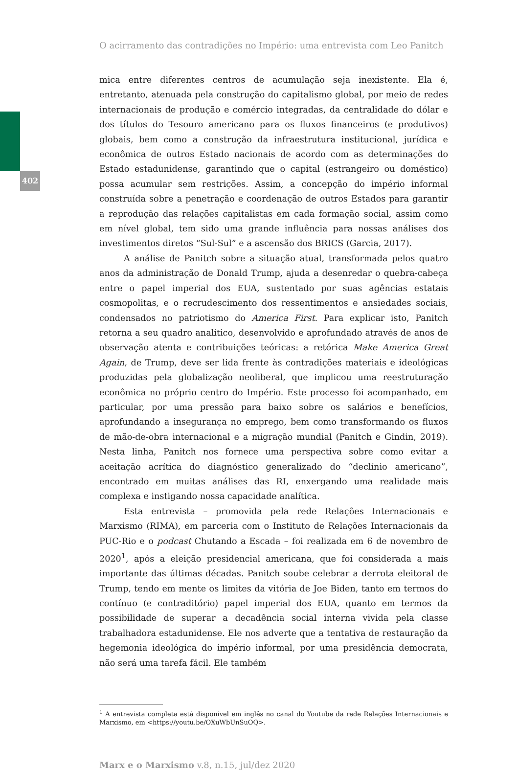402
O acirramento das contradições no Império: uma entrevista com Leo Panitch
mica entre diferentes centros de acumulação seja inexistente. Ela é, entretanto, atenuada pela construção do capitalismo global, por meio de redes internacionais de produção e comércio integradas, da centralidade do dólar e dos títulos do Tesouro americano para os fluxos financeiros (e produtivos) globais, bem como a construção da infraestrutura institucional, jurídica e econômica de outros Estado nacionais de acordo com as determinações do Estado estadunidense, garantindo que o capital (estrangeiro ou doméstico) possa acumular sem restrições. Assim, a concepção do império informal construída sobre a penetração e coordenação de outros Estados para garantir a reprodução das relações capitalistas em cada formação social, assim como em nível global, tem sido uma grande influência para nossas análises dos investimentos diretos “Sul-Sul” e a ascensão dos BRICS (Garcia, 2017).
A análise de Panitch sobre a situação atual, transformada pelos quatro anos da administração de Donald Trump, ajuda a desenredar o quebra-cabeça entre o papel imperial dos EUA, sustentado por suas agências estatais cosmopolitas, e o recrudescimento dos ressentimentos e ansiedades sociais, condensados no patriotismo do America First. Para explicar isto, Panitch retorna a seu quadro analítico, desenvolvido e aprofundado através de anos de observação atenta e contribuições teóricas: a retórica Make America Great Again, de Trump, deve ser lida frente às contradições materiais e ideológicas produzidas pela globalização neoliberal, que implicou uma reestruturação econômica no próprio centro do Império. Este processo foi acompanhado, em particular, por uma pressão para baixo sobre os salários e benefícios, aprofundando a insegurança no emprego, bem como transformando os fluxos de mão-de-obra internacional e a migração mundial (Panitch e Gindin, 2019). Nesta linha, Panitch nos fornece uma perspectiva sobre como evitar a aceitação acrítica do diagnóstico generalizado do “declínio americano”, encontrado em muitas análises das RI, enxergando uma realidade mais complexa e instigando nossa capacidade analítica.
Esta entrevista – promovida pela rede Relações Internacionais e Marxismo (RIMA), em parceria com o Instituto de Relações Internacionais da PUC-Rio e o podcast Chutando a Escada – foi realizada em 6 de novembro de 2020<sup>1</sup>, após a eleição presidencial americana, que foi considerada a mais importante das últimas décadas. Panitch soube celebrar a derrota eleitoral de Trump, tendo em mente os limites da vitória de Joe Biden, tanto em termos do contínuo (e contraditório) papel imperial dos EUA, quanto em termos da possibilidade de superar a decadência social interna vivida pela classe trabalhadora estadunidense. Ele nos adverte que a tentativa de restauração da hegemonia ideológica do império informal, por uma presidência democrata, não será uma tarefa fácil. Ele também
<sup>1</sup> A entrevista completa está disponível em inglês no canal do Youtube da rede Relações Internacionais e Marxismo, em <https://youtu.be/OXuWbUnSuOQ>.
Marx e o Marxismo v.8, n.15, jul/dez 2020